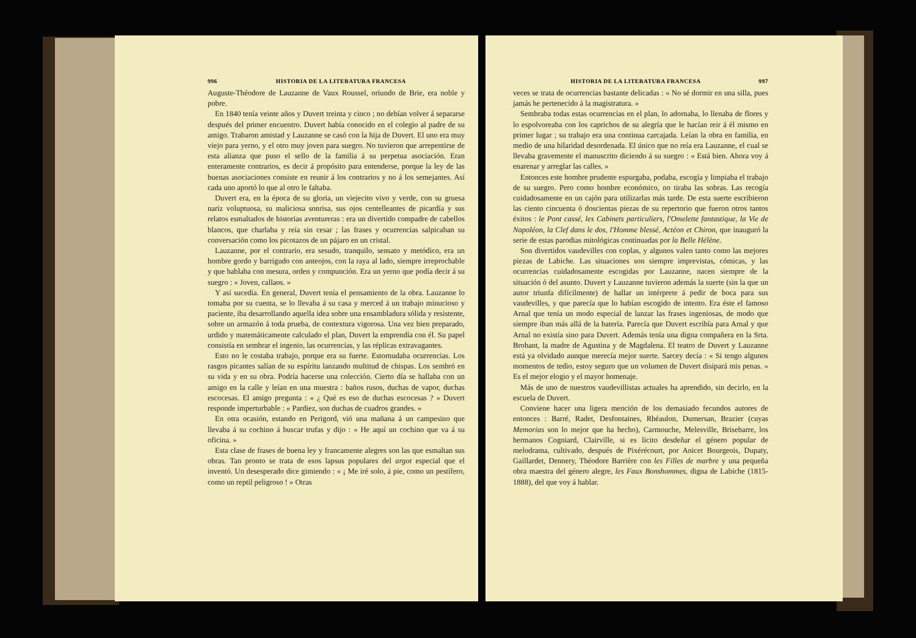996 HISTORIA DE LA LITERATURA FRANCESA
Auguste-Théodore de Lauzanne de Vaux Roussel, oriundo de Brie, era noble y pobre.
En 1840 tenía veinte años y Duvert treinta y cinco ; no debían volver á separarse después del primer encuentro. Duvert había conocido en el colegio al padre de su amigo. Trabaron amistad y Lauzanne se casó con la hija de Duvert. El uno era muy viejo para yerno, y el otro muy joven para suegro. No tuvieron que arrepentirse de esta alianza que puso el sello de la familia á su perpetua asociación. Eran enteramente contrarios, es decir á propósito para entenderse, porque la ley de las buenas asociaciones consiste en reunir á los contrarios y no á los semejantes. Así cada uno aportó lo que al otro le faltaba.
Duvert era, en la época de su gloria, un viejecito vivo y verde, con su gruesa nariz voluptuosa, su maliciosa sonrisa, sus ojos centelleantes de picardía y sus relatos esmaltados de historias aventureras : era un divertido compadre de cabellos blancos, que charlaba y reía sin cesar ; las frases y ocurrencias salpicaban su conversación como los picotazos de un pájaro en un cristal.
Lauzanne, por el contrario, era sesudo, tranquilo, sensato y metódico, era un hombre gordo y barrigudo con anteojos, con la raya al lado, siempre irreprochable y que hablaba con mesura, orden y compunción. Era un yerno que podía decir á su suegro : « Joven, callaos. »
Y así sucedía. En general, Duvert tenía el pensamiento de la obra. Lauzanne lo tomaba por su cuenta, se lo llevaba á su casa y merced á un trabajo minucioso y paciente, iba desarrollando aquella idea sobre una ensambladura sólida y resistente, sobre un armazón á toda prueba, de contextura vigorosa. Una vez bien preparado, urdido y matemáticamente calculado el plan, Duvert la emprendía con él. Su papel consistía en sembrar el ingenio, las ocurrencias, y las réplicas extravagantes.
Esto no le costaba trabajo, porque era su fuerte. Estornudaba ocurrencias. Los rasgos picantes salían de su espíritu lanzando multitud de chispas. Los sembró en su vida y en su obra. Podría hacerse una colección. Cierto día se hallaba con un amigo en la calle y leían en una muestra : baños rusos, duchas de vapor, duchas escocesas. El amigo pregunta : « ¿ Qué es eso de duchas escocesas ? » Duvert responde imperturbable : « Pardiez, son duchas de cuadros grandes. »
En otra ocasión, estando en Perigord, vió una mañana á un campesino que llevaba á su cochino á buscar trufas y dijo : « He aquí un cochino que va á su oficina. »
Esta clase de frases de buena ley y francamente alegres son las que esmaltan sus obras. Tan pronto se trata de esos lapsus populares del argot especial que el inventó. Un desesperado dice gimiendo : « ¡ Me iré solo, á pie, como un pestífero, como un reptil peligroso ! » Otras
HISTORIA DE LA LITERATURA FRANCESA 997
veces se trata de ocurrencias bastante delicadas : « No sé dormir en una silla, pues jamás he pertenecido á la magistratura. »
Sembraba todas estas ocurrencias en el plan, lo adornaba, lo llenaba de flores y lo espolvoreaba con los caprichos de su alegría que le hacían reir á él mismo en primer lugar ; su trabajo era una continua carcajada. Leían la obra en familia, en medio de una hilaridad desordenada. El único que no reía era Lauzanne, el cual se llevaba gravemente el manuscrito diciendo á su suegro : « Está bien. Ahora voy á enarenar y arreglar las calles. »
Entonces este hombre prudente espurgaba, podaba, escogía y limpiaba el trabajo de su suegro. Pero como hombre económico, no tiraba las sobras. Las recogía cuidadosamente en un cajón para utilizarlas más tarde. De esta suerte escribieron las ciento cincuenta ó doscientas piezas de su repertorio que fueron otros tantos éxitos : le Pont cassé, les Cabinets particuliers, l'Omelette fantastique, la Vie de Napoléon, la Clef dans le dos, l'Homme blessé, Actéon et Chiron, que inauguró la serie de estas parodias mitológicas continuadas por la Belle Hélène.
Son divertidos vaudevilles con coplas, y algunos valen tanto como las mejores piezas de Labiche. Las situaciones son siempre imprevistas, cómicas, y las ocurrencias cuidadosamente escogidas por Lauzanne, nacen siempre de la situación ó del asunto. Duvert y Lauzanne tuvieron además la suerte (sin la que un autor triunfa difícilmente) de hallar un intérprete á pedir de boca para sus vaudevilles, y que parecía que lo habían escogido de intento. Era éste el famoso Arnal que tenía un modo especial de lanzar las frases ingeniosas, de modo que siempre iban más allá de la batería. Parecía que Duvert escribía para Arnal y que Arnal no existía sino para Duvert. Además tenía una digna compañera en la Srta. Brohant, la madre de Agustina y de Magdalena. El teatro de Duvert y Lauzanne está ya olvidado aunque merecía mejor suerte. Sarcey decía : « Si tengo algunos momentos de tedio, estoy seguro que un volumen de Duvert disipará mis penas. » Es el mejor elogio y el mayor homenaje.
Más de uno de nuestros vaudevillistas actuales ha aprendido, sin decirlo, en la escuela de Duvert.
Conviene hacer una ligera mención de los demasiado fecundos autores de entonces : Barré, Radet, Desfontaines, Rhéaulon, Dumersan, Brazier (cuyas Memorias son lo mejor que ha hecho), Carmouche, Melesville, Brisebarre, los hermanos Cogniard, Clairville, si es lícito desdeñar el género popular de melodrama, cultivado, después de Pixérécourt, por Anicet Bourgeois, Dupaty, Gaillardet, Dennery, Théodore Barrière con les Filles de marbre y una pequeña obra maestra del género alegre, les Faux Bonshommes, digna de Labiche (1815-1888), del que voy á hablar.